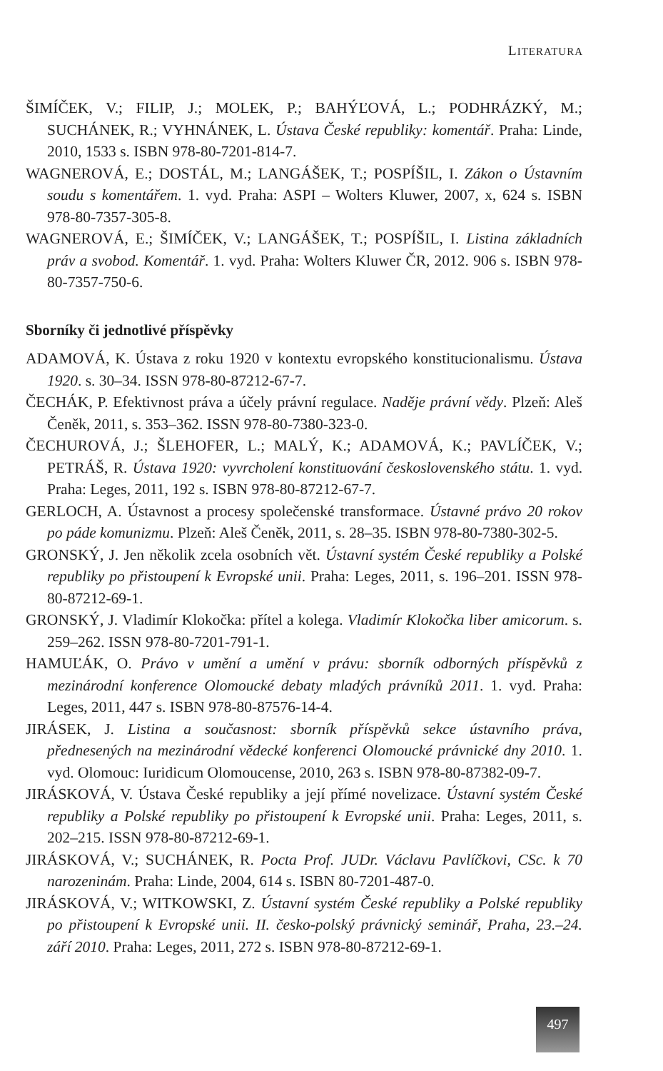LITERATURA
ŠIMÍČEK, V.; FILIP, J.; MOLEK, P.; BAHÝĽOVÁ, L.; PODHRÁZKÝ, M.; SUCHÁNEK, R.; VYHNÁNEK, L. Ústava České republiky: komentář. Praha: Linde, 2010, 1533 s. ISBN 978-80-7201-814-7.
WAGNEROVÁ, E.; DOSTÁL, M.; LANGÁŠEK, T.; POSPÍŠIL, I. Zákon o Ústavním soudu s komentářem. 1. vyd. Praha: ASPI – Wolters Kluwer, 2007, x, 624 s. ISBN 978-80-7357-305-8.
WAGNEROVÁ, E.; ŠIMÍČEK, V.; LANGÁŠEK, T.; POSPÍŠIL, I. Listina základních práv a svobod. Komentář. 1. vyd. Praha: Wolters Kluwer ČR, 2012. 906 s. ISBN 978-80-7357-750-6.
Sborníky či jednotlivé příspěvky
ADAMOVÁ, K. Ústava z roku 1920 v kontextu evropského konstitucionalismu. Ústava 1920. s. 30–34. ISSN 978-80-87212-67-7.
ČECHÁK, P. Efektivnost práva a účely právní regulace. Naděje právní vědy. Plzeň: Aleš Čeněk, 2011, s. 353–362. ISSN 978-80-7380-323-0.
ČECHUROVÁ, J.; ŠLEHOFER, L.; MALÝ, K.; ADAMOVÁ, K.; PAVLÍČEK, V.; PETRÁŠ, R. Ústava 1920: vyvrcholení konstituování československého státu. 1. vyd. Praha: Leges, 2011, 192 s. ISBN 978-80-87212-67-7.
GERLOCH, A. Ústavnost a procesy společenské transformace. Ústavné právo 20 rokov po páde komunizmu. Plzeň: Aleš Čeněk, 2011, s. 28–35. ISBN 978-80-7380-302-5.
GRONSKÝ, J. Jen několik zcela osobních vět. Ústavní systém České republiky a Polské republiky po přistoupení k Evropské unii. Praha: Leges, 2011, s. 196–201. ISSN 978-80-87212-69-1.
GRONSKÝ, J. Vladimír Klokočka: přítel a kolega. Vladimír Klokočka liber amicorum. s. 259–262. ISSN 978-80-7201-791-1.
HAMUĽÁK, O. Právo v umění a umění v právu: sborník odborných příspěvků z mezinárodní konference Olomoucké debaty mladých právníků 2011. 1. vyd. Praha: Leges, 2011, 447 s. ISBN 978-80-87576-14-4.
JIRÁSEK, J. Listina a současnost: sborník příspěvků sekce ústavního práva, přednesených na mezinárodní vědecké konferenci Olomoucké právnické dny 2010. 1. vyd. Olomouc: Iuridicum Olomoucense, 2010, 263 s. ISBN 978-80-87382-09-7.
JIRÁSKOVÁ, V. Ústava České republiky a její přímé novelizace. Ústavní systém České republiky a Polské republiky po přistoupení k Evropské unii. Praha: Leges, 2011, s. 202–215. ISSN 978-80-87212-69-1.
JIRÁSKOVÁ, V.; SUCHÁNEK, R. Pocta Prof. JUDr. Václavu Pavlíčkovi, CSc. k 70 narozeninám. Praha: Linde, 2004, 614 s. ISBN 80-7201-487-0.
JIRÁSKOVÁ, V.; WITKOWSKI, Z. Ústavní systém České republiky a Polské republiky po přistoupení k Evropské unii. II. česko-polský právnický seminář, Praha, 23.–24. září 2010. Praha: Leges, 2011, 272 s. ISBN 978-80-87212-69-1.
497